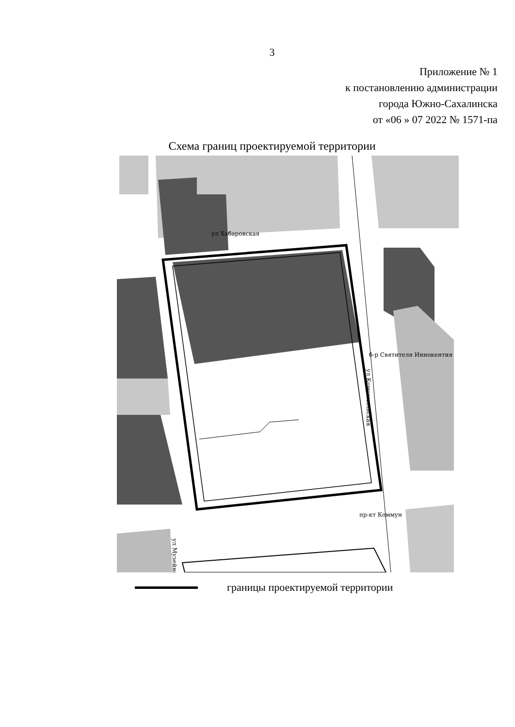3
Приложение № 1
к постановлению администрации
города Южно-Сахалинска
от «06 » 07 2022 № 1571-па
Схема границ проектируемой территории
ул Хабаровская
б-р Святителя Иннокентия
пр-кт Коммун
ул Комсомольская
ул Музейная
границы проектируемой территории